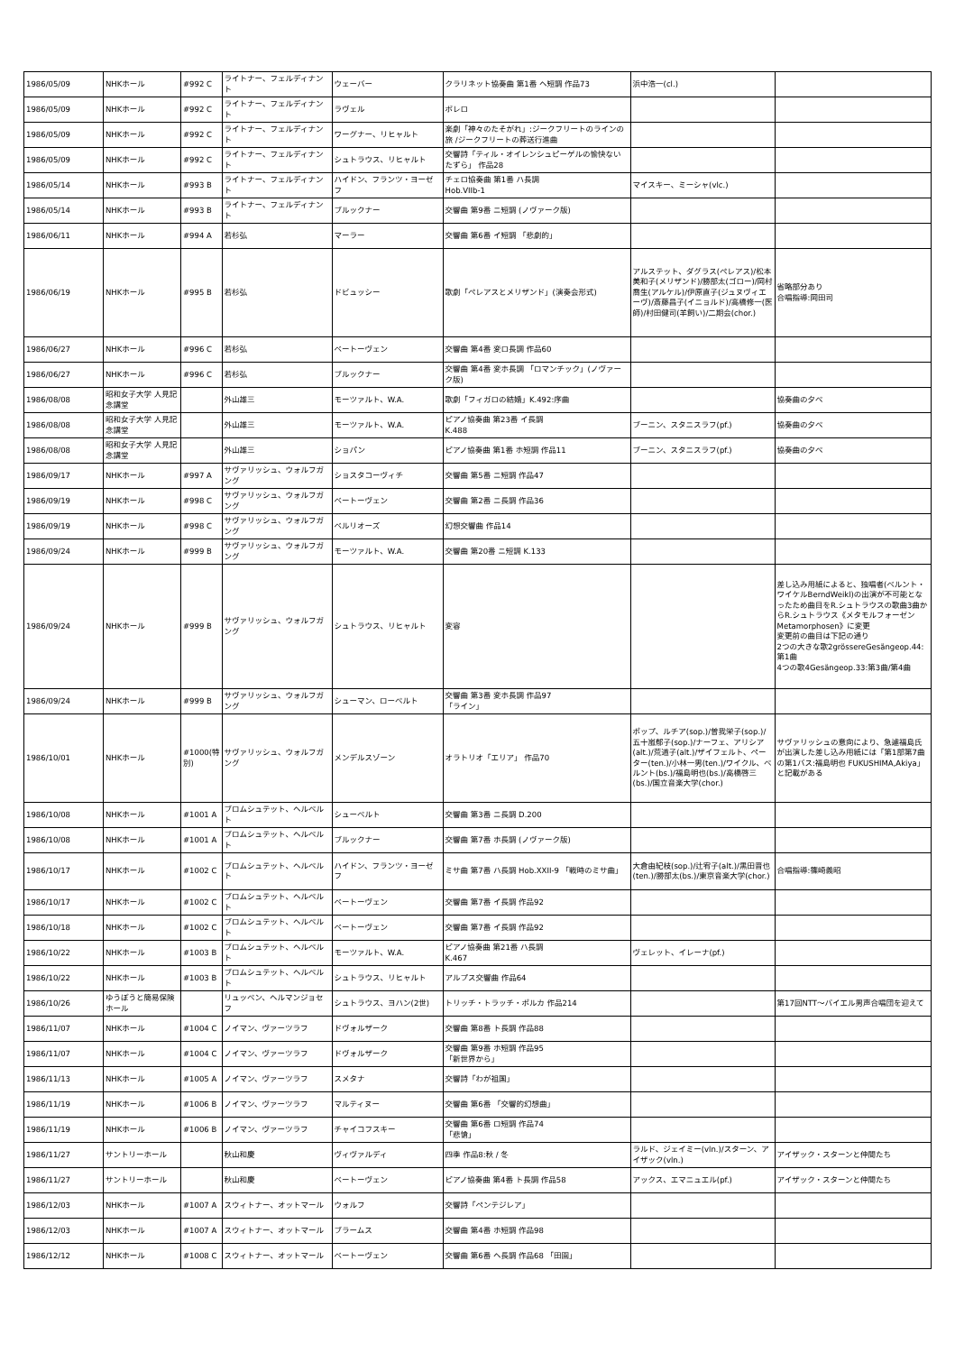| 1986/05/09 | NHKホール | #992 C | ライトナー、フェルディナント | ウェーバー | クラリネット協奏曲 第1番 ヘ短調 作品73 | 浜中浩一(cl.) | |
| 1986/05/09 | NHKホール | #992 C | ライトナー、フェルディナント | ラヴェル | ボレロ | | |
| 1986/05/09 | NHKホール | #992 C | ライトナー、フェルディナント | ワーグナー、リヒャルト | 楽劇「神々のたそがれ」:ジークフリートのラインの旅 /ジークフリートの葬送行進曲 | | |
| 1986/05/09 | NHKホール | #992 C | ライトナー、フェルディナント | シュトラウス、リヒャルト | 交響詩「ティル・オイレンシュピーゲルの愉快ないたずら」 作品28 | | |
| 1986/05/14 | NHKホール | #993 B | ライトナー、フェルディナント | ハイドン、フランツ・ヨーゼフ | チェロ協奏曲 第1番 ハ長調 Hob.VIIb-1 | マイスキー、ミーシャ(vlc.) | |
| 1986/05/14 | NHKホール | #993 B | ライトナー、フェルディナント | ブルックナー | 交響曲 第9番 ニ短調 (ノヴァーク版) | | |
| 1986/06/11 | NHKホール | #994 A | 若杉弘 | マーラー | 交響曲 第6番 イ短調 「悲劇的」 | | |
| 1986/06/19 | NHKホール | #995 B | 若杉弘 | ドビュッシー | 歌劇「ペレアスとメリザンド」(演奏会形式) | アルステット、ダグラス(ペレアス)/松本美和子(メリザンド)/勝部太(ゴロー)/岡村喬生(アルケル)/伊原直子(ジュヌヴィエーヴ)/斎藤昌子(イニョルド)/高橋修一(医師)/村田健司(羊飼い)/二期会(chor.) | 省略部分あり 合唱指導:岡田司 |
| 1986/06/27 | NHKホール | #996 C | 若杉弘 | ベートーヴェン | 交響曲 第4番 変ロ長調 作品60 | | |
| 1986/06/27 | NHKホール | #996 C | 若杉弘 | ブルックナー | 交響曲 第4番 変ホ長調 「ロマンチック」(ノヴァーク版) | | |
| 1986/08/08 | 昭和女子大学 人見記念講堂 | | 外山雄三 | モーツァルト、W.A. | 歌劇「フィガロの結婚」K.492:序曲 | | 協奏曲の夕べ |
| 1986/08/08 | 昭和女子大学 人見記念講堂 | | 外山雄三 | モーツァルト、W.A. | ピアノ協奏曲 第23番 イ長調 K.488 | ブーニン、スタニスラフ(pf.) | 協奏曲の夕べ |
| 1986/08/08 | 昭和女子大学 人見記念講堂 | | 外山雄三 | ショパン | ピアノ協奏曲 第1番 ホ短調 作品11 | ブーニン、スタニスラフ(pf.) | 協奏曲の夕べ |
| 1986/09/17 | NHKホール | #997 A | サヴァリッシュ、ウォルフガング | ショスタコーヴィチ | 交響曲 第5番 ニ短調 作品47 | | |
| 1986/09/19 | NHKホール | #998 C | サヴァリッシュ、ウォルフガング | ベートーヴェン | 交響曲 第2番 ニ長調 作品36 | | |
| 1986/09/19 | NHKホール | #998 C | サヴァリッシュ、ウォルフガング | ベルリオーズ | 幻想交響曲 作品14 | | |
| 1986/09/24 | NHKホール | #999 B | サヴァリッシュ、ウォルフガング | モーツァルト、W.A. | 交響曲 第20番 ニ短調 K.133 | | |
| 1986/09/24 | NHKホール | #999 B | サヴァリッシュ、ウォルフガング | シュトラウス、リヒャルト | 変容 | | 差し込み用紙によると、独唱者(ベルント・ワイケルBerndWeikl)の出演が不可能となったため曲目をR.シュトラウスの歌曲3曲からR.シュトラウス《メタモルフォーゼン Metamorphosen》に変更 変更前の曲目は下記の通り 2つの大きな歌2grössereGesängeop.44:第1曲 4つの歌4Gesängeop.33:第3曲/第4曲 |
| 1986/09/24 | NHKホール | #999 B | サヴァリッシュ、ウォルフガング | シューマン、ローベルト | 交響曲 第3番 変ホ長調 作品97 「ライン」 | | |
| 1986/10/01 | NHKホール | #1000(特別) | サヴァリッシュ、ウォルフガング | メンデルスゾーン | オラトリオ「エリア」 作品70 | ポップ、ルチア(sop.)/曽我栄子(sop.)/五十嵐郁子(sop.)/ナーフェ、アリシア(alt.)/荒道子(alt.)/ザイフェルト、ペーター(ten.)/小林一男(ten.)/ワイクル、ベルント(bs.)/福島明也(bs.)/高橋啓三(bs.)/国立音楽大学(chor.) | サヴァリッシュの意向により、急遽福島氏が出演した差し込み用紙には「第1部第7曲の第1バス:福島明也 FUKUSHIMA,Akiya」と記載がある |
| 1986/10/08 | NHKホール | #1001 A | ブロムシュテット、ヘルベルト | シューベルト | 交響曲 第3番 ニ長調 D.200 | | |
| 1986/10/08 | NHKホール | #1001 A | ブロムシュテット、ヘルベルト | ブルックナー | 交響曲 第7番 ホ長調 (ノヴァーク版) | | |
| 1986/10/17 | NHKホール | #1002 C | ブロムシュテット、ヘルベルト | ハイドン、フランツ・ヨーゼフ | ミサ曲 第7番 ハ長調 Hob.XXII-9 「戦時のミサ曲」 | 大倉由紀枝(sop.)/辻宥子(alt.)/黒田晋也(ten.)/勝部太(bs.)/東京音楽大学(chor.) | 合唱指導:篠崎義昭 |
| 1986/10/17 | NHKホール | #1002 C | ブロムシュテット、ヘルベルト | ベートーヴェン | 交響曲 第7番 イ長調 作品92 | | |
| 1986/10/18 | NHKホール | #1002 C | ブロムシュテット、ヘルベルト | ベートーヴェン | 交響曲 第7番 イ長調 作品92 | | |
| 1986/10/22 | NHKホール | #1003 B | ブロムシュテット、ヘルベルト | モーツァルト、W.A. | ピアノ協奏曲 第21番 ハ長調 K.467 | ヴェレット、イレーナ(pf.) | |
| 1986/10/22 | NHKホール | #1003 B | ブロムシュテット、ヘルベルト | シュトラウス、リヒャルト | アルプス交響曲 作品64 | | |
| 1986/10/26 | ゆうぽうと簡易保険ホール | | リュッベン、ヘルマンジョセフ | シュトラウス、ヨハン(2世) | トリッチ・トラッチ・ポルカ 作品214 | | 第17回NTT～バイエル男声合唱団を迎えて |
| 1986/11/07 | NHKホール | #1004 C | ノイマン、ヴァーツラフ | ドヴォルザーク | 交響曲 第8番 ト長調 作品88 | | |
| 1986/11/07 | NHKホール | #1004 C | ノイマン、ヴァーツラフ | ドヴォルザーク | 交響曲 第9番 ホ短調 作品95 「新世界から」 | | |
| 1986/11/13 | NHKホール | #1005 A | ノイマン、ヴァーツラフ | スメタナ | 交響詩「わが祖国」 | | |
| 1986/11/19 | NHKホール | #1006 B | ノイマン、ヴァーツラフ | マルティヌー | 交響曲 第6番 「交響的幻想曲」 | | |
| 1986/11/19 | NHKホール | #1006 B | ノイマン、ヴァーツラフ | チャイコフスキー | 交響曲 第6番 ロ短調 作品74 「悲愴」 | | |
| 1986/11/27 | サントリーホール | | 秋山和慶 | ヴィヴァルディ | 四季 作品8:秋 / 冬 | ラルド、ジェイミー(vln.)/スターン、アイザック(vln.) | アイザック・スターンと仲間たち |
| 1986/11/27 | サントリーホール | | 秋山和慶 | ベートーヴェン | ピアノ協奏曲 第4番 ト長調 作品58 | アックス、エマニュエル(pf.) | アイザック・スターンと仲間たち |
| 1986/12/03 | NHKホール | #1007 A | スウィトナー、オットマール | ウォルフ | 交響詩「ペンテジレア」 | | |
| 1986/12/03 | NHKホール | #1007 A | スウィトナー、オットマール | ブラームス | 交響曲 第4番 ホ短調 作品98 | | |
| 1986/12/12 | NHKホール | #1008 C | スウィトナー、オットマール | ベートーヴェン | 交響曲 第6番 ヘ長調 作品68 「田園」 | | |